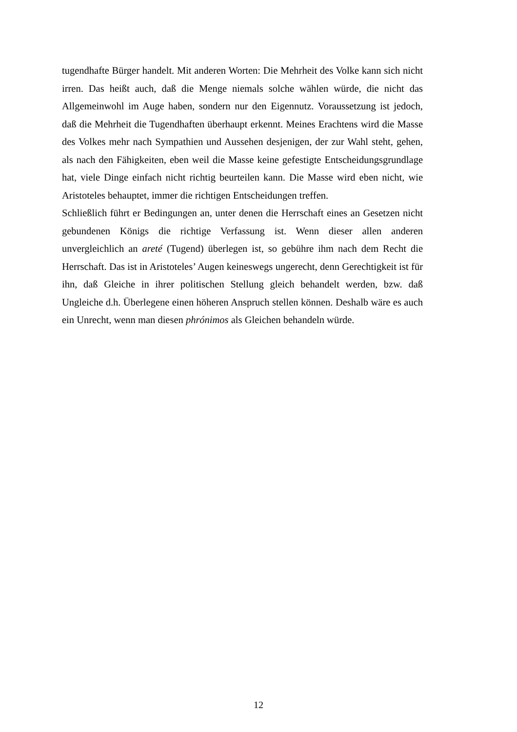tugendhafte Bürger handelt. Mit anderen Worten: Die Mehrheit des Volke kann sich nicht irren. Das heißt auch, daß die Menge niemals solche wählen würde, die nicht das Allgemeinwohl im Auge haben, sondern nur den Eigennutz. Voraussetzung ist jedoch, daß die Mehrheit die Tugendhaften überhaupt erkennt. Meines Erachtens wird die Masse des Volkes mehr nach Sympathien und Aussehen desjenigen, der zur Wahl steht, gehen, als nach den Fähigkeiten, eben weil die Masse keine gefestigte Entscheidungsgrundlage hat, viele Dinge einfach nicht richtig beurteilen kann. Die Masse wird eben nicht, wie Aristoteles behauptet, immer die richtigen Entscheidungen treffen.
Schließlich führt er Bedingungen an, unter denen die Herrschaft eines an Gesetzen nicht gebundenen Königs die richtige Verfassung ist. Wenn dieser allen anderen unvergleichlich an areté (Tugend) überlegen ist, so gebühre ihm nach dem Recht die Herrschaft. Das ist in Aristoteles’ Augen keineswegs ungerecht, denn Gerechtigkeit ist für ihn, daß Gleiche in ihrer politischen Stellung gleich behandelt werden, bzw. daß Ungleiche d.h. Überlegene einen höheren Anspruch stellen können. Deshalb wäre es auch ein Unrecht, wenn man diesen phrónimos als Gleichen behandeln würde.
12